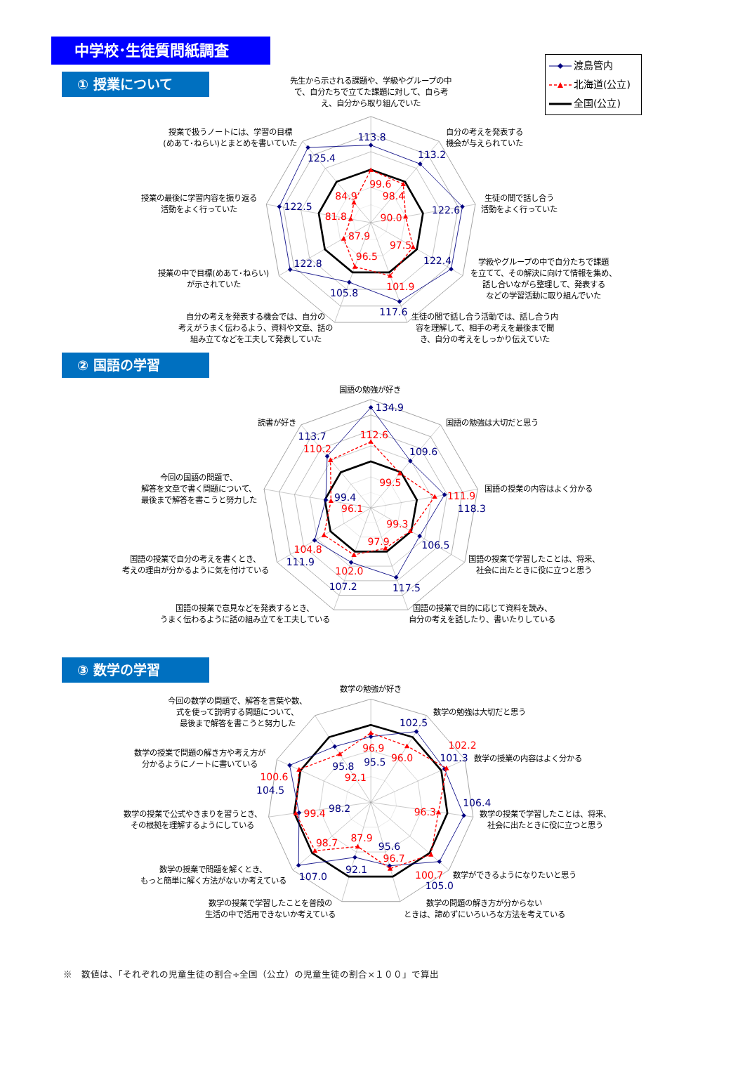中学校･生徒質問紙調査
① 授業について
先生から示される課題や、学級やグループの中で、自分たちで立てた課題に対して、自ら考え、自分から取り組んでいた
渡島管内
北海道(公立)
全国(公立)
113.8
113.2
122.6
122.4
117.6
105.8
122.8
122.5
125.4
99.6
98.4
90.0
97.5
101.9
96.5
87.9
81.8
84.9
自分の考えを発表する
機会が与えられていた
生徒の間で話し合う
活動をよく行っていた
学級やグループの中で自分たちで課題
を立てて、その解決に向けて情報を集め、
話し合いながら整理して、発表する
などの学習活動に取り組んでいた
生徒の間で話し合う活動では、話し合う内
容を理解して、相手の考えを最後まで聞
き、自分の考えをしっかり伝えていた
自分の考えを発表する機会では、自分の
考えがうまく伝わるよう、資料や文章、話の
組み立てなどを工夫して発表していた
授業の中で目標(めあて･ねらい)
が示されていた
授業の最後に学習内容を振り返る
活動をよく行っていた
授業で扱うノートには、学習の目標
(めあて･ねらい)とまとめを書いていた
② 国語の学習
134.9
109.6
118.3
106.5
117.5
107.2
111.9
99.4
113.7
112.6
99.5
111.9
99.3
97.9
102.0
104.8
96.1
110.2
国語の勉強が好き
国語の勉強は大切だと思う
国語の授業の内容はよく分かる
国語の授業で学習したことは、将来、
社会に出たときに役に立つと思う
国語の授業で目的に応じて資料を読み、
自分の考えを話したり、書いたりしている
国語の授業で意見などを発表するとき、
うまく伝わるように話の組み立てを工夫している
国語の授業で自分の考えを書くとき、
考えの理由が分かるように気を付けている
今回の国語の問題で、
解答を文章で書く問題について、
最後まで解答を書こうと努力した
読書が好き
③ 数学の学習
95.5
102.5
101.3
106.4
105.0
95.6
92.1
107.0
98.2
104.5
95.8
96.9
96.0
102.2
96.3
100.7
96.7
87.9
98.7
99.4
100.6
92.1
数学の勉強が好き
数学の勉強は大切だと思う
数学の授業の内容はよく分かる
数学の授業で学習したことは、将来、
社会に出たときに役に立つと思う
数学ができるようになりたいと思う
数学の問題の解き方が分からない
ときは、諦めずにいろいろな方法を考えている
数学の授業で学習したことを普段の
生活の中で活用できないか考えている
数学の授業で問題を解くとき、
もっと簡単に解く方法がないか考えている
数学の授業で公式やきまりを習うとき、
その根拠を理解するようにしている
数学の授業で問題の解き方や考え方が
分かるようにノートに書いている
今回の数学の問題で、解答を言葉や数、
式を使って説明する問題について、
最後まで解答を書こうと努力した
※　数値は、「それぞれの児童生徒の割合÷全国（公立）の児童生徒の割合×１００」で算出